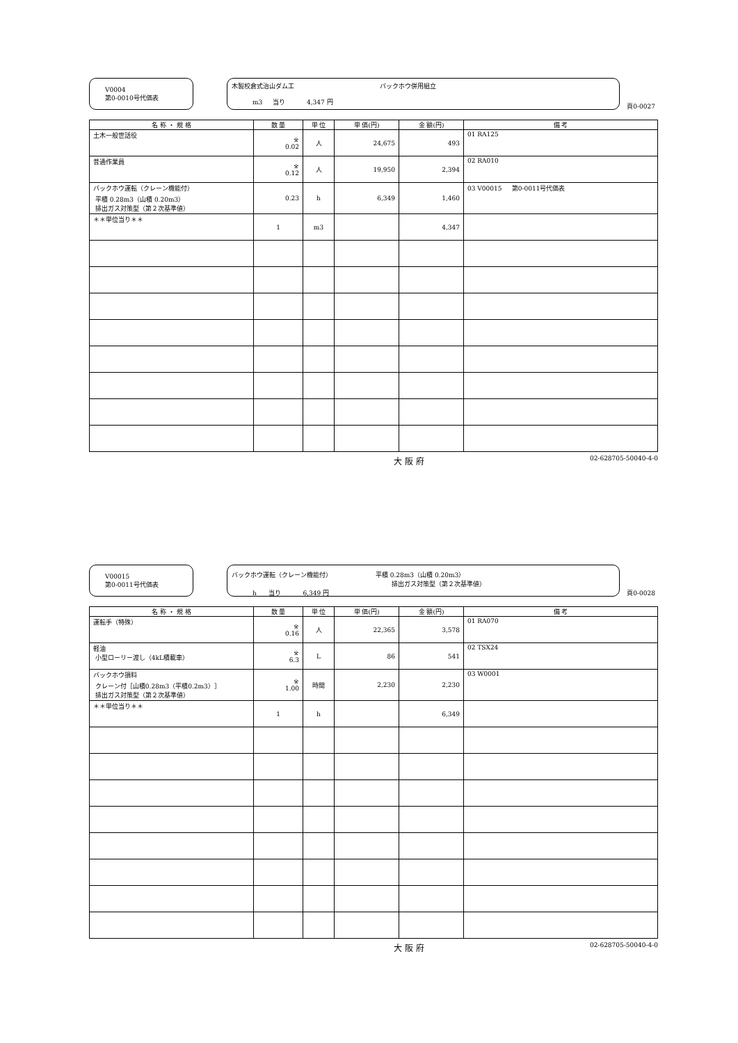V0004
第0-0010号代価表
木製校倉式治山ダム工 バックホウ併用組立
m3 当り 4,347 円
頁0-0027
| 名 称 ・ 規 格 | 数 量 | 単 位 | 単 価(円) | 金 額(円) | 備 考 |
| --- | --- | --- | --- | --- | --- |
| 土木一般世話役 | ※ 0.02 | 人 | 24,675 | 493 | 01 RA125 |
| 普通作業員 | ※ 0.12 | 人 | 19,950 | 2,394 | 02 RA010 |
| バックホウ運転（クレーン機能付） 平積 0.28m3（山積 0.20m3） 排出ガス対策型（第２次基準値） | 0.23 | h | 6,349 | 1,460 | 03 V00015 第0-0011号代価表 |
| ＊＊単位当り＊＊ | 1 | m3 | | 4,347 | |
大 阪 府 02-628705-50040-4-0
V00015
第0-0011号代価表
バックホウ運転（クレーン機能付） 平積 0.28m3（山積 0.20m3）
排出ガス対策型（第２次基準値）
h 当り 6,349 円
頁0-0028
| 名 称 ・ 規 格 | 数 量 | 単 位 | 単 価(円) | 金 額(円) | 備 考 |
| --- | --- | --- | --- | --- | --- |
| 運転手（特殊） | ※ 0.16 | 人 | 22,365 | 3,578 | 01 RA070 |
| 軽油 小型ローリー渡し（4kL積載車） | ※ 6.3 | L | 86 | 541 | 02 TSX24 |
| バックホウ損料 クレーン付［山積0.28m3（平積0.2m3）］ 排出ガス対策型（第２次基準値） | ※ 1.00 | 時間 | 2,230 | 2,230 | 03 W0001 |
| ＊＊単位当り＊＊ | 1 | h | | 6,349 | |
大 阪 府 02-628705-50040-4-0